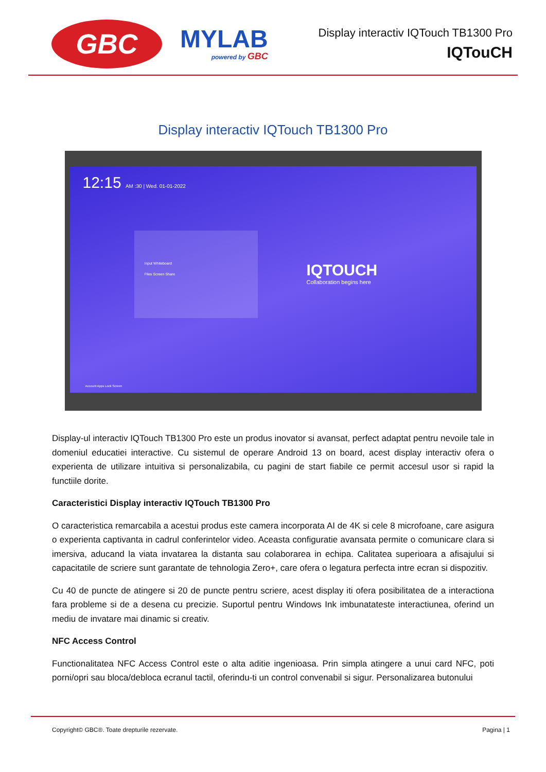GBC
MYLAB
powered by GBC
Display interactiv IQTouch TB1300 Pro
IQTouCH
Display interactiv IQTouch TB1300 Pro
12:15 AM :30 | Wed. 01-01-2022
Input Whiteboard
Files Screen Share
IQTOUCH
Collaboration begins here
Account Apps Lock Screen
Display-ul interactiv IQTouch TB1300 Pro este un produs inovator si avansat, perfect adaptat pentru nevoile tale in domeniul educatiei interactive. Cu sistemul de operare Android 13 on board, acest display interactiv ofera o experienta de utilizare intuitiva si personalizabila, cu pagini de start fiabile ce permit accesul usor si rapid la functiile dorite.
Caracteristici Display interactiv IQTouch TB1300 Pro
O caracteristica remarcabila a acestui produs este camera incorporata AI de 4K si cele 8 microfoane, care asigura o experienta captivanta in cadrul conferintelor video. Aceasta configuratie avansata permite o comunicare clara si imersiva, aducand la viata invatarea la distanta sau colaborarea in echipa. Calitatea superioara a afisajului si capacitatile de scriere sunt garantate de tehnologia Zero+, care ofera o legatura perfecta intre ecran si dispozitiv.
Cu 40 de puncte de atingere si 20 de puncte pentru scriere, acest display iti ofera posibilitatea de a interactiona fara probleme si de a desena cu precizie. Suportul pentru Windows Ink imbunatateste interactiunea, oferind un mediu de invatare mai dinamic si creativ.
NFC Access Control
Functionalitatea NFC Access Control este o alta aditie ingenioasa. Prin simpla atingere a unui card NFC, poti porni/opri sau bloca/debloca ecranul tactil, oferindu-ti un control convenabil si sigur. Personalizarea butonului
Copyright© GBC®. Toate drepturile rezervate. Pagina | 1